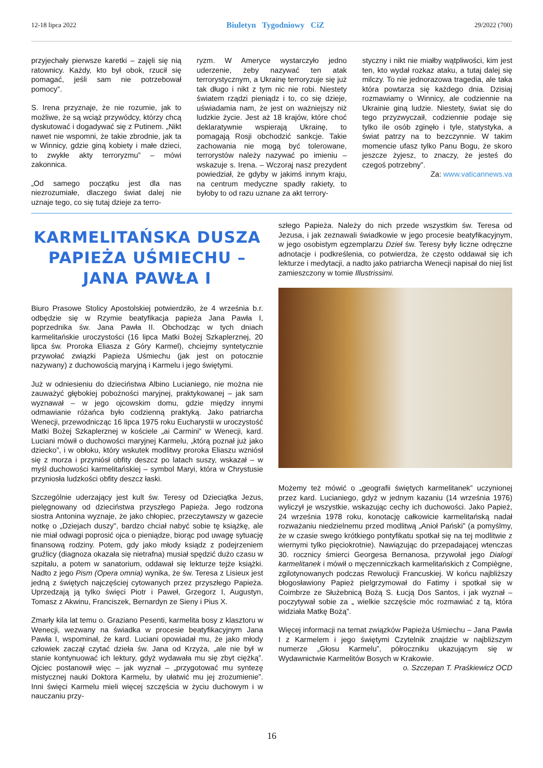12-18 lipca 2022 Biuletyn Tygodniowy CiZ 29/2022 (700)
przyjechały pierwsze karetki – zajęli się nią ratownicy. Każdy, kto był obok, rzucił się pomagać, jeśli sam nie potrzebował pomocy”.
S. Irena przyznaje, że nie rozumie, jak to możliwe, że są wciąż przywódcy, którzy chcą dyskutować i dogadywać się z Putinem. „Nikt nawet nie wspomni, że takie zbrodnie, jak ta w Winnicy, gdzie giną kobiety i małe dzieci, to zwykłe akty terroryzmu” – mówi zakonnica.
„Od samego początku jest dla nas niezrozumiałe, dlaczego świat dalej nie uznaje tego, co się tutaj dzieje za terro-
ryzm. W Ameryce wystarczyło jedno uderzenie, żeby nazywać ten atak terrorystycznym, a Ukrainę terroryzuje się już tak długo i nikt z tym nic nie robi. Niestety światem rządzi pieniądz i to, co się dzieje, uświadamia nam, że jest on ważniejszy niż ludzkie życie. Jest aż 18 krajów, które choć deklaratywnie wspierają Ukrainę, to pomagają Rosji obchodzić sankcje. Takie zachowania nie mogą być tolerowane, terrorystów należy nazywać po imieniu – wskazuje s. Irena. – Wczoraj nasz prezydent powiedział, że gdyby w jakimś innym kraju, na centrum medyczne spadły rakiety, to byłoby to od razu uznane za akt terrory-
styczny i nikt nie miałby wątpliwości, kim jest ten, kto wydał rozkaz ataku, a tutaj dalej się milczy. To nie jednorazowa tragedia, ale taka która powtarza się każdego dnia. Dzisiaj rozmawiamy o Winnicy, ale codziennie na Ukrainie giną ludzie. Niestety, świat się do tego przyzwyczaił, codziennie podaje się tylko ile osób zginęło i tyle, statystyka, a świat patrzy na to bezczynnie. W takim momencie ufasz tylko Panu Bogu, że skoro jeszcze żyjesz, to znaczy, że jesteś do czegoś potrzebny”.
Za: www.vaticannews.va
KARMELITAŃSKA DUSZA PAPIEŻA UŚMIECHU – JANA PAWŁA I
Biuro Prasowe Stolicy Apostolskiej potwierdziło, że 4 września b.r. odbędzie się w Rzymie beatyfikacja papieża Jana Pawła I, poprzednika św. Jana Pawła II. Obchodząc w tych dniach karmelitańskie uroczystości (16 lipca Matki Bożej Szkaplerznej, 20 lipca św. Proroka Eliasza z Góry Karmel), chciejmy syntetycznie przywołać związki Papieża Uśmiechu (jak jest on potocznie nazywany) z duchowością maryjną i Karmelu i jego świętymi.
Już w odniesieniu do dzieciństwa Albino Lucianiego, nie można nie zauważyć głębokiej pobożności maryjnej, praktykowanej – jak sam wyznawał – w jego ojcowskim domu, gdzie między innymi odmawianie różańca było codzienną praktyką. Jako patriarcha Wenecji, przewodnicząc 16 lipca 1975 roku Eucharystii w uroczystość Matki Bożej Szkaplerznej w kościele „ai Carmini” w Wenecji, kard. Luciani mówił o duchowości maryjnej Karmelu, „którą poznał już jako dziecko”, i w obłoku, który wskutek modlitwy proroka Eliaszu wzniósł się z morza i przyniósł obfity deszcz po latach suszy, wskazał – w myśl duchowości karmelitańskiej – symbol Maryi, która w Chrystusie przyniosła ludzkości obfity deszcz łaski.
Szczególnie uderzający jest kult św. Teresy od Dzieciątka Jezus, pielęgnowany od dzieciństwa przyszłego Papieża. Jego rodzona siostra Antonina wyznaje, że jako chłopiec, przeczytawszy w gazecie notkę o „Dziejach duszy”, bardzo chciał nabyć sobie tę książkę, ale nie miał odwagi poprosić ojca o pieniądze, biorąc pod uwagę sytuację finansową rodziny. Potem, gdy jako młody ksiądz z podejrzeniem gruźlicy (diagnoza okazała się nietrafna) musiał spędzić dużo czasu w szpitalu, a potem w sanatorium, oddawał się lekturze tejże książki. Nadto z jego Pism (Opera omnia) wynika, że św. Teresa z Lisieux jest jedną z świętych najczęściej cytowanych przez przyszłego Papieża. Uprzedzają ją tylko święci Piotr i Paweł, Grzegorz I, Augustyn, Tomasz z Akwinu, Franciszek, Bernardyn ze Sieny i Pius X.
Zmarły kila lat temu o. Graziano Pesenti, karmelita bosy z klasztoru w Wenecji, wezwany na świadka w procesie beatyfikacyjnym Jana Pawła I, wspominał, że kard. Luciani opowiadał mu, że jako młody człowiek zaczął czytać dzieła św. Jana od Krzyża, „ale nie był w stanie kontynuować ich lektury, gdyż wydawała mu się zbyt ciężką”. Ojciec postanowił więc – jak wyznał – „przygotować mu syntezę mistycznej nauki Doktora Karmelu, by ułatwić mu jej zrozumienie”. Inni święci Karmelu mieli więcej szczęścia w życiu duchowym i w nauczaniu przy-
szłego Papieża. Należy do nich przede wszystkim św. Teresa od Jezusa, i jak zeznawali świadkowie w jego procesie beatyfikacyjnym, w jego osobistym egzemplarzu Dzieł św. Teresy były liczne odręczne adnotacje i podkreślenia, co potwierdza, że często oddawał się ich lekturze i medytacji, a nadto jako patriarcha Wenecji napisał do niej list zamieszczony w tomie Illustrissimi.
Możemy też mówić o „geografii świętych karmelitanek” uczynionej przez kard. Lucianiego, gdyż w jednym kazaniu (14 września 1976) wyliczył je wszystkie, wskazując cechy ich duchowości. Jako Papież, 24 września 1978 roku, konotację całkowicie karmelitańską nadał rozważaniu niedzielnemu przed modlitwą „Anioł Pański” (a pomyślmy, że w czasie swego krótkiego pontyfikatu spotkał się na tej modlitwie z wiernymi tylko pięciokrotnie). Nawiązując do przepadającej wtenczas 30. rocznicy śmierci Georgesa Bernanosa, przywołał jego Dialogi karmelitanek i mówił o męczenniczkach karmelitańskich z Compiègne, zgilotynowanych podczas Rewolucji Francuskiej. W końcu najbliższy błogosławiony Papież pielgrzymował do Fatimy i spotkał się w Coimbrze ze Służebnicą Bożą S. Łucją Dos Santos, i jak wyznał – poczytywał sobie za „ wielkie szczęście móc rozmawiać z tą, która widziała Matkę Bożą”.
Więcej informacji na temat związków Papieża Uśmiechu – Jana Pawła I z Karmelem i jego świętymi Czytelnik znajdzie w najbliższym numerze „Głosu Karmelu”, półroczniku ukazującym się w Wydawnictwie Karmelitów Bosych w Krakowie.
o. Szczepan T. Praśkiewicz OCD
16